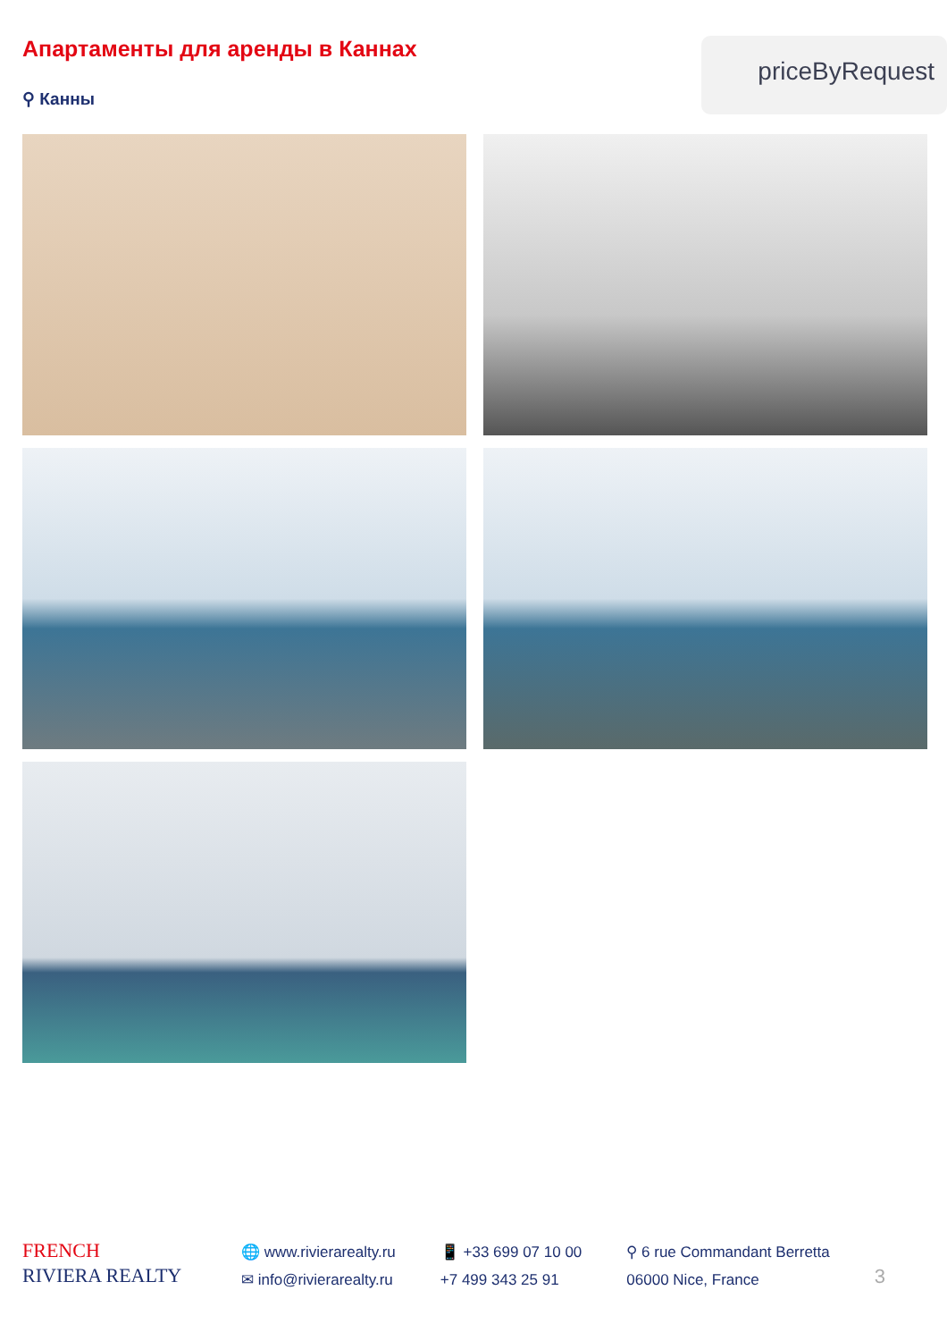Апартаменты для аренды в Каннах
⚲ Канны
priceByRequest
FRENCH
RIVIERA REALTY
🌐 www.rivierarealty.ru
✉ info@rivierarealty.ru
📱 +33 699 07 10 00
+7 499 343 25 91
⚲ 6 rue Commandant Berretta
06000 Nice, France
3